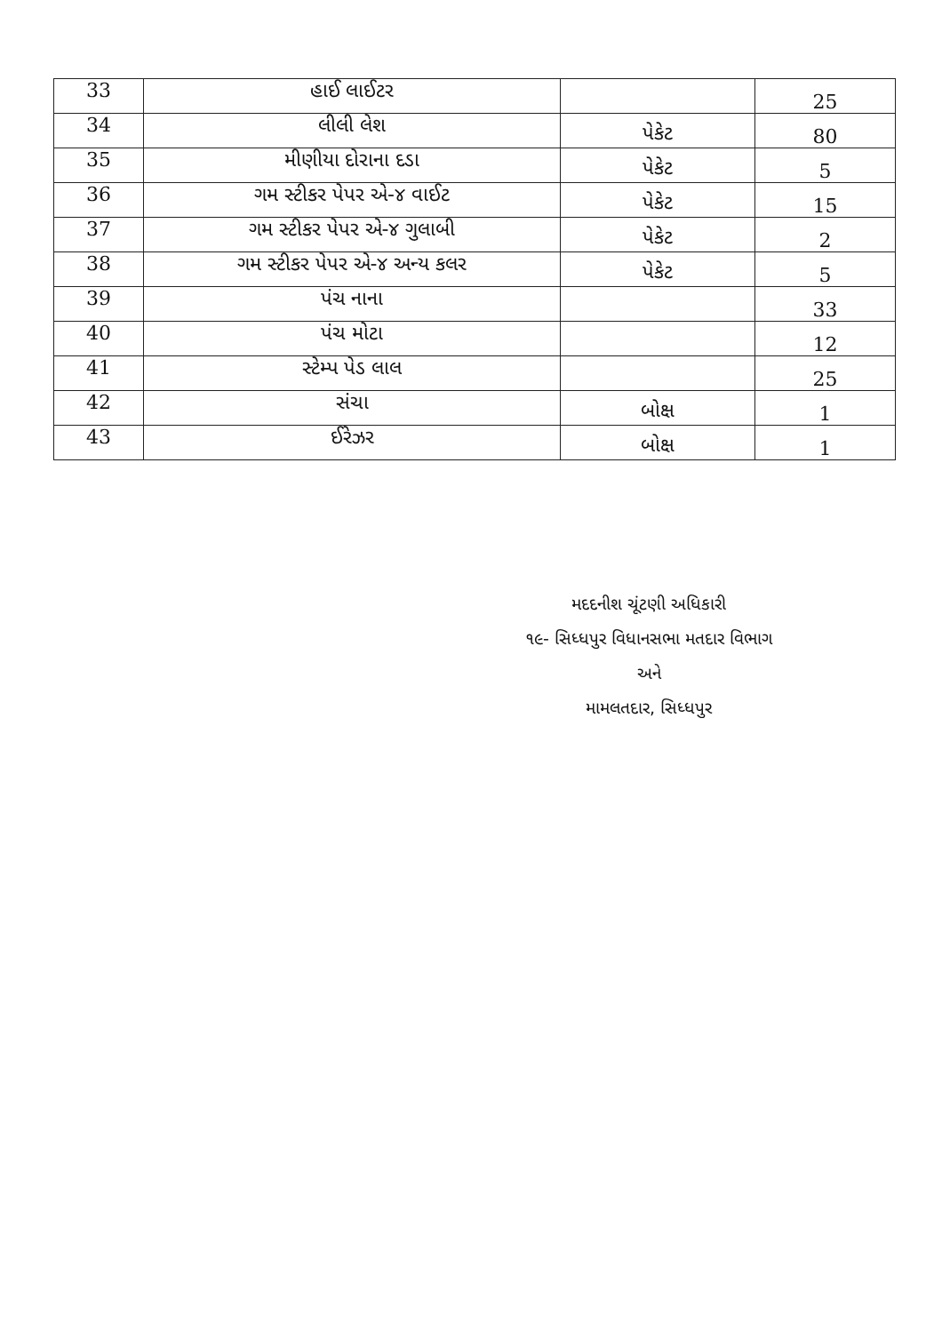| 33 | હાઈ લાઈટર | | 25 |
| 34 | લીલી લેશ | પેકેટ | 80 |
| 35 | મીણીયા દોરાના દડા | પેકેટ | 5 |
| 36 | ગમ સ્ટીકર પેપર એ-૪ વાઈટ | પેકેટ | 15 |
| 37 | ગમ સ્ટીકર પેપર એ-૪ ગુલાબી | પેકેટ | 2 |
| 38 | ગમ સ્ટીકર પેપર એ-૪ અન્ય કલર | પેકેટ | 5 |
| 39 | પંચ નાના | | 33 |
| 40 | પંચ મોટા | | 12 |
| 41 | સ્ટેમ્પ પેડ લાલ | | 25 |
| 42 | સંચા | બોક્ષ | 1 |
| 43 | ઈરેઝર | બોક્ષ | 1 |
મદદનીશ ચૂંટણી અધિકારી
૧૯- સિધ્ધપુર વિધાનસભા મતદાર વિભાગ
અને
મામલતદાર, સિધ્ધપુર